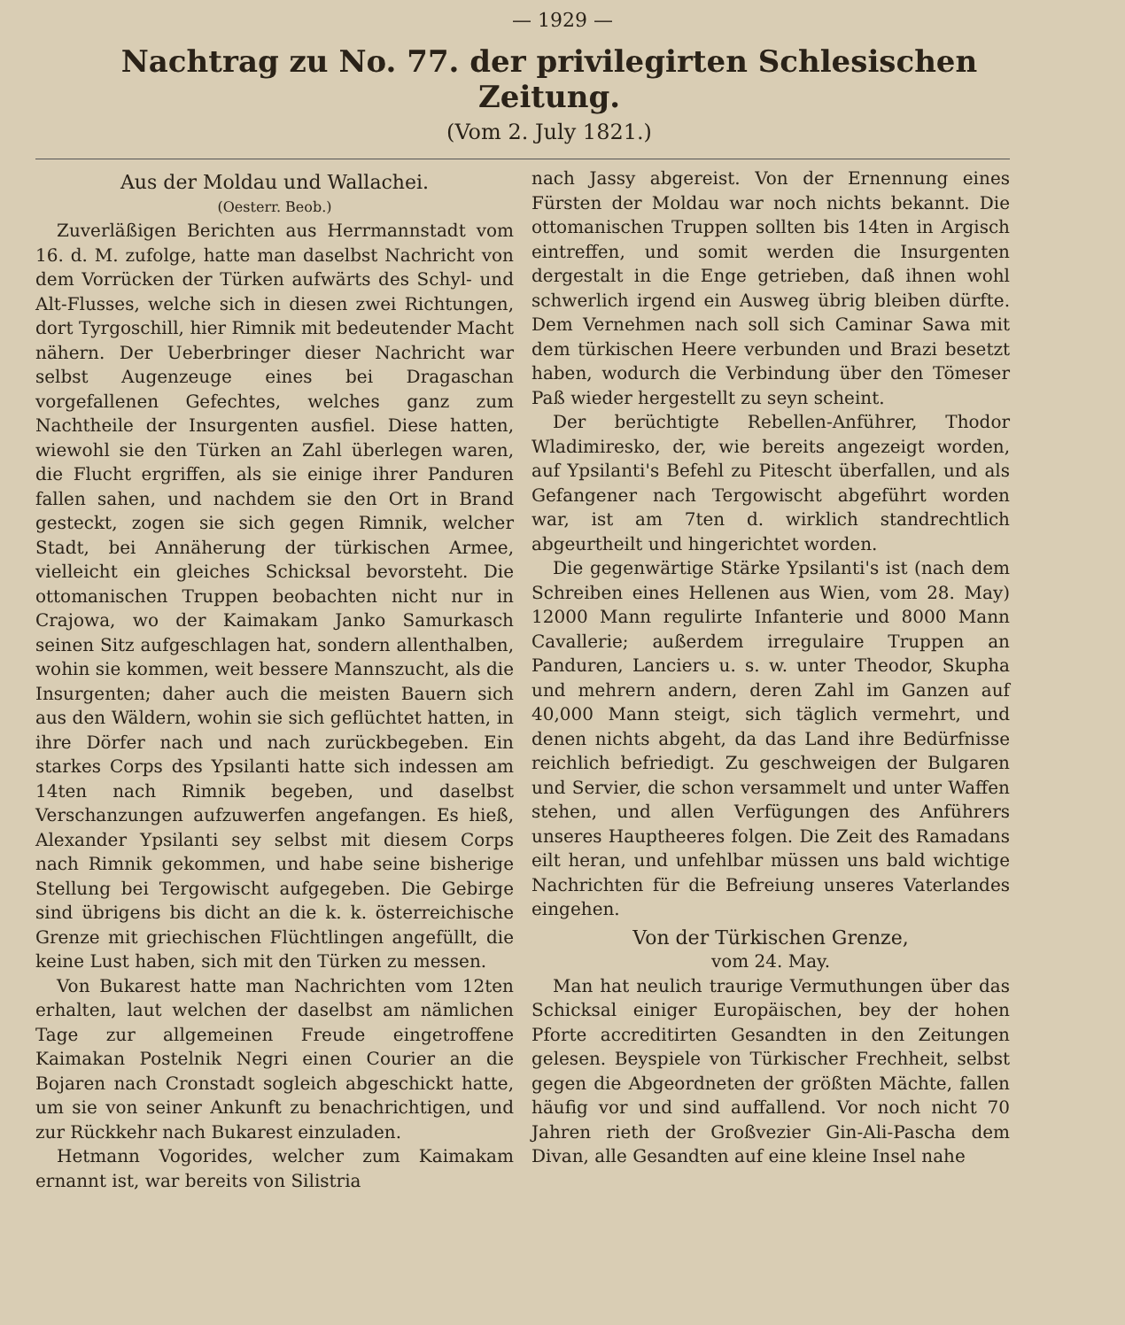— 1929 —
Nachtrag zu No. 77. der privilegirten Schlesischen Zeitung.
(Vom 2. July 1821.)
Aus der Moldau und Wallachei.
(Oesterr. Beob.)
Zuverläßigen Berichten aus Herrmannstadt vom 16. d. M. zufolge, hatte man daselbst Nachricht von dem Vorrücken der Türken aufwärts des Schyl- und Alt-Flusses, welche sich in diesen zwei Richtungen, dort Tyrgoschill, hier Rimnik mit bedeutender Macht nähern. Der Ueberbringer dieser Nachricht war selbst Augenzeuge eines bei Dragaschan vorgefallenen Gefechtes, welches ganz zum Nachtheile der Insurgenten ausfiel. Diese hatten, wiewohl sie den Türken an Zahl überlegen waren, die Flucht ergriffen, als sie einige ihrer Panduren fallen sahen, und nachdem sie den Ort in Brand gesteckt, zogen sie sich gegen Rimnik, welcher Stadt, bei Annäherung der türkischen Armee, vielleicht ein gleiches Schicksal bevorsteht. Die ottomanischen Truppen beobachten nicht nur in Crajowa, wo der Kaimakam Janko Samurkasch seinen Sitz aufgeschlagen hat, sondern allenthalben, wohin sie kommen, weit bessere Mannszucht, als die Insurgenten; daher auch die meisten Bauern sich aus den Wäldern, wohin sie sich geflüchtet hatten, in ihre Dörfer nach und nach zurückbegeben. Ein starkes Corps des Ypsilanti hatte sich indessen am 14ten nach Rimnik begeben, und daselbst Verschanzungen aufzuwerfen angefangen. Es hieß, Alexander Ypsilanti sey selbst mit diesem Corps nach Rimnik gekommen, und habe seine bisherige Stellung bei Tergowischt aufgegeben. Die Gebirge sind übrigens bis dicht an die k. k. österreichische Grenze mit griechischen Flüchtlingen angefüllt, die keine Lust haben, sich mit den Türken zu messen.
Von Bukarest hatte man Nachrichten vom 12ten erhalten, laut welchen der daselbst am nämlichen Tage zur allgemeinen Freude eingetroffene Kaimakan Postelnik Negri einen Courier an die Bojaren nach Cronstadt sogleich abgeschickt hatte, um sie von seiner Ankunft zu benachrichtigen, und zur Rückkehr nach Bukarest einzuladen.
Hetmann Vogorides, welcher zum Kaimakam ernannt ist, war bereits von Silistria
nach Jassy abgereist. Von der Ernennung eines Fürsten der Moldau war noch nichts bekannt. Die ottomanischen Truppen sollten bis 14ten in Argisch eintreffen, und somit werden die Insurgenten dergestalt in die Enge getrieben, daß ihnen wohl schwerlich irgend ein Ausweg übrig bleiben dürfte. Dem Vernehmen nach soll sich Caminar Sawa mit dem türkischen Heere verbunden und Brazi besetzt haben, wodurch die Verbindung über den Tömeser Paß wieder hergestellt zu seyn scheint.
Der berüchtigte Rebellen-Anführer, Thodor Wladimiresko, der, wie bereits angezeigt worden, auf Ypsilanti's Befehl zu Pitescht überfallen, und als Gefangener nach Tergowischt abgeführt worden war, ist am 7ten d. wirklich standrechtlich abgeurtheilt und hingerichtet worden.
Die gegenwärtige Stärke Ypsilanti's ist (nach dem Schreiben eines Hellenen aus Wien, vom 28. May) 12000 Mann regulirte Infanterie und 8000 Mann Cavallerie; außerdem irregulaire Truppen an Panduren, Lanciers u. s. w. unter Theodor, Skupha und mehrern andern, deren Zahl im Ganzen auf 40,000 Mann steigt, sich täglich vermehrt, und denen nichts abgeht, da das Land ihre Bedürfnisse reichlich befriedigt. Zu geschweigen der Bulgaren und Servier, die schon versammelt und unter Waffen stehen, und allen Verfügungen des Anführers unseres Hauptheeres folgen. Die Zeit des Ramadans eilt heran, und unfehlbar müssen uns bald wichtige Nachrichten für die Befreiung unseres Vaterlandes eingehen.
Von der Türkischen Grenze,
vom 24. May.
Man hat neulich traurige Vermuthungen über das Schicksal einiger Europäischen, bey der hohen Pforte accreditirten Gesandten in den Zeitungen gelesen. Beyspiele von Türkischer Frechheit, selbst gegen die Abgeordneten der größten Mächte, fallen häufig vor und sind auffallend. Vor noch nicht 70 Jahren rieth der Großvezier Gin-Ali-Pascha dem Divan, alle Gesandten auf eine kleine Insel nahe